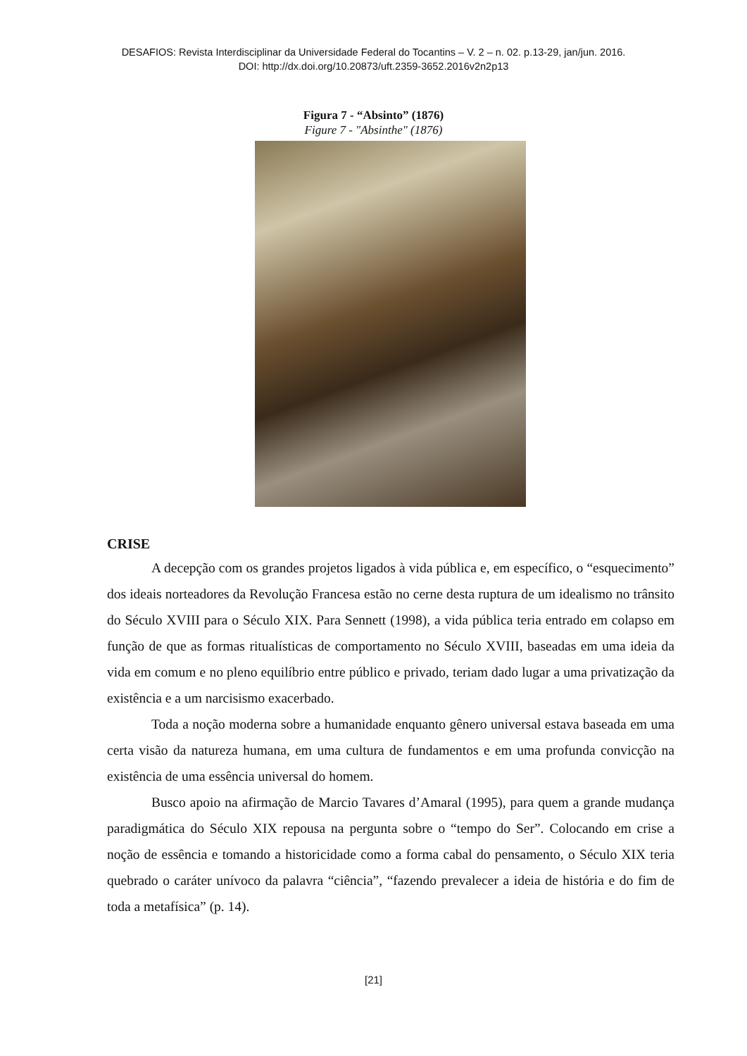DESAFIOS: Revista Interdisciplinar da Universidade Federal do Tocantins – V. 2 – n. 02. p.13-29, jan/jun. 2016.
DOI: http://dx.doi.org/10.20873/uft.2359-3652.2016v2n2p13
Figura 7 - “Absinto” (1876)
Figure 7 - "Absinthe" (1876)
CRISE
A decepção com os grandes projetos ligados à vida pública e, em específico, o “esquecimento” dos ideais norteadores da Revolução Francesa estão no cerne desta ruptura de um idealismo no trânsito do Século XVIII para o Século XIX. Para Sennett (1998), a vida pública teria entrado em colapso em função de que as formas ritualísticas de comportamento no Século XVIII, baseadas em uma ideia da vida em comum e no pleno equilíbrio entre público e privado, teriam dado lugar a uma privatização da existência e a um narcisismo exacerbado.
Toda a noção moderna sobre a humanidade enquanto gênero universal estava baseada em uma certa visão da natureza humana, em uma cultura de fundamentos e em uma profunda convicção na existência de uma essência universal do homem.
Busco apoio na afirmação de Marcio Tavares d’Amaral (1995), para quem a grande mudança paradigmática do Século XIX repousa na pergunta sobre o “tempo do Ser”. Colocando em crise a noção de essência e tomando a historicidade como a forma cabal do pensamento, o Século XIX teria quebrado o caráter unívoco da palavra “ciência”, “fazendo prevalecer a ideia de história e do fim de toda a metafísica” (p. 14).
[21]